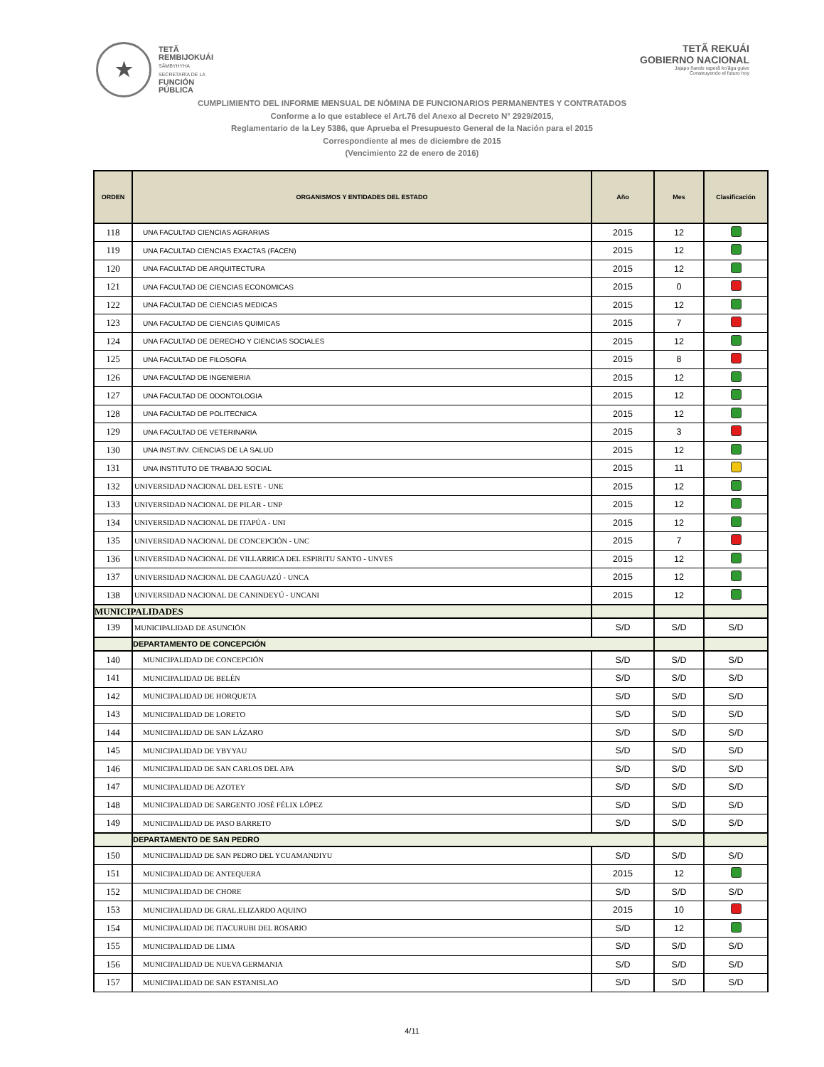★
TETÃ
REMBIJOKUÁI
SÃMBYHYHA
SECRETARÍA DE LA
FUNCIÓN
PÚBLICA
TETÃ REKUÁI
GOBIERNO NACIONAL
Jajapo ñande raperã ko'ãga guive
Construyendo el futuro hoy
CUMPLIMIENTO DEL INFORME MENSUAL DE NÓMINA DE FUNCIONARIOS PERMANENTES Y CONTRATADOS
Conforme a lo que establece el Art.76 del Anexo al Decreto N° 2929/2015,
Reglamentario de la Ley 5386, que Aprueba el Presupuesto General de la Nación para el 2015
Correspondiente al mes de diciembre de 2015
(Vencimiento 22 de enero de 2016)
| ORDEN | ORGANISMOS Y ENTIDADES DEL ESTADO | Año | Mes | Clasificación |
| --- | --- | --- | --- | --- |
| 118 | UNA FACULTAD CIENCIAS AGRARIAS | 2015 | 12 | |
| 119 | UNA FACULTAD CIENCIAS EXACTAS (FACEN) | 2015 | 12 | |
| 120 | UNA FACULTAD DE ARQUITECTURA | 2015 | 12 | |
| 121 | UNA FACULTAD DE CIENCIAS ECONOMICAS | 2015 | 0 | |
| 122 | UNA FACULTAD DE CIENCIAS MEDICAS | 2015 | 12 | |
| 123 | UNA FACULTAD DE CIENCIAS QUIMICAS | 2015 | 7 | |
| 124 | UNA FACULTAD DE DERECHO Y CIENCIAS SOCIALES | 2015 | 12 | |
| 125 | UNA FACULTAD DE FILOSOFIA | 2015 | 8 | |
| 126 | UNA FACULTAD DE INGENIERIA | 2015 | 12 | |
| 127 | UNA FACULTAD DE ODONTOLOGIA | 2015 | 12 | |
| 128 | UNA FACULTAD DE POLITECNICA | 2015 | 12 | |
| 129 | UNA FACULTAD DE VETERINARIA | 2015 | 3 | |
| 130 | UNA INST.INV. CIENCIAS DE LA SALUD | 2015 | 12 | |
| 131 | UNA INSTITUTO DE TRABAJO SOCIAL | 2015 | 11 | |
| 132 | UNIVERSIDAD NACIONAL DEL ESTE - UNE | 2015 | 12 | |
| 133 | UNIVERSIDAD NACIONAL DE PILAR - UNP | 2015 | 12 | |
| 134 | UNIVERSIDAD NACIONAL DE ITAPÚA - UNI | 2015 | 12 | |
| 135 | UNIVERSIDAD NACIONAL DE CONCEPCIÓN - UNC | 2015 | 7 | |
| 136 | UNIVERSIDAD NACIONAL DE VILLARRICA DEL ESPIRITU SANTO - UNVES | 2015 | 12 | |
| 137 | UNIVERSIDAD NACIONAL DE CAAGUAZÚ - UNCA | 2015 | 12 | |
| 138 | UNIVERSIDAD NACIONAL DE CANINDEYÚ - UNCANI | 2015 | 12 | |
| MUNICIPALIDADES | | | | |
| 139 | MUNICIPALIDAD DE ASUNCIÓN | S/D | S/D | S/D |
| | DEPARTAMENTO DE CONCEPCIÓN | | | |
| 140 | MUNICIPALIDAD DE CONCEPCIÓN | S/D | S/D | S/D |
| 141 | MUNICIPALIDAD DE BELÉN | S/D | S/D | S/D |
| 142 | MUNICIPALIDAD DE HORQUETA | S/D | S/D | S/D |
| 143 | MUNICIPALIDAD DE LORETO | S/D | S/D | S/D |
| 144 | MUNICIPALIDAD DE SAN LÁZARO | S/D | S/D | S/D |
| 145 | MUNICIPALIDAD DE YBYYAU | S/D | S/D | S/D |
| 146 | MUNICIPALIDAD DE SAN CARLOS DEL APA | S/D | S/D | S/D |
| 147 | MUNICIPALIDAD DE AZOTEY | S/D | S/D | S/D |
| 148 | MUNICIPALIDAD DE SARGENTO JOSÉ FÉLIX LÓPEZ | S/D | S/D | S/D |
| 149 | MUNICIPALIDAD DE PASO BARRETO | S/D | S/D | S/D |
| | DEPARTAMENTO DE SAN PEDRO | | | |
| 150 | MUNICIPALIDAD DE SAN PEDRO DEL YCUAMANDIYU | S/D | S/D | S/D |
| 151 | MUNICIPALIDAD DE ANTEQUERA | 2015 | 12 | |
| 152 | MUNICIPALIDAD DE CHORE | S/D | S/D | S/D |
| 153 | MUNICIPALIDAD DE GRAL.ELIZARDO AQUINO | 2015 | 10 | |
| 154 | MUNICIPALIDAD DE ITACURUBI DEL ROSARIO | S/D | 12 | |
| 155 | MUNICIPALIDAD DE LIMA | S/D | S/D | S/D |
| 156 | MUNICIPALIDAD DE NUEVA GERMANIA | S/D | S/D | S/D |
| 157 | MUNICIPALIDAD DE SAN ESTANISLAO | S/D | S/D | S/D |
4/11